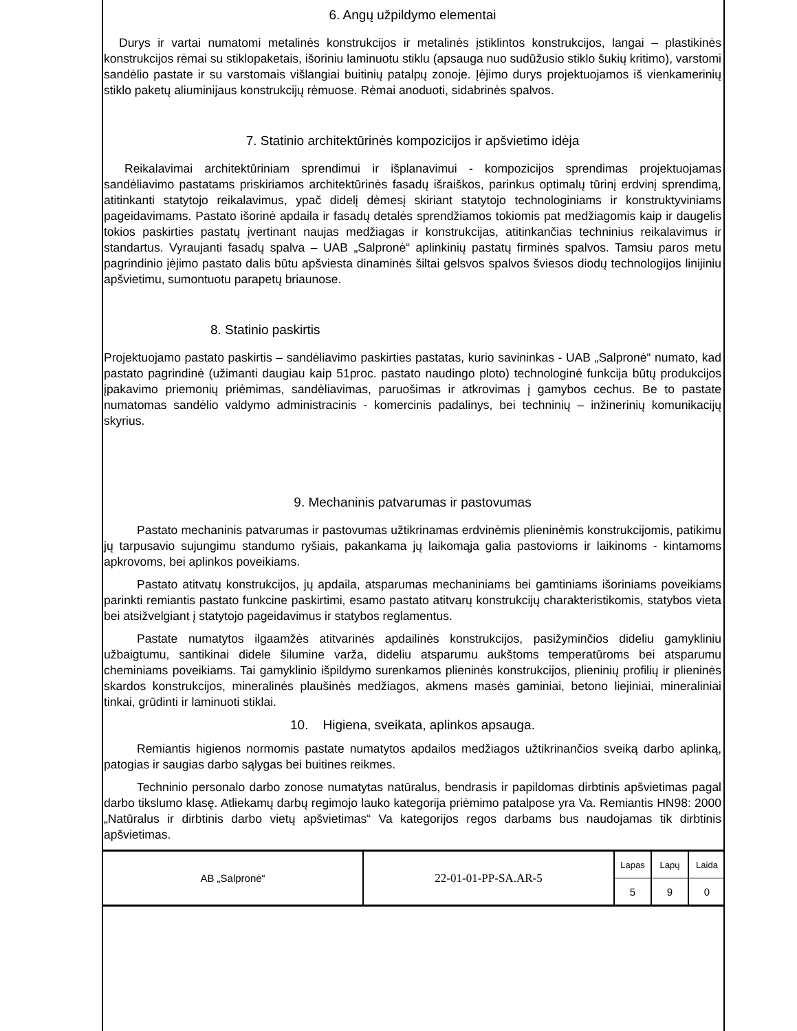6. Angų užpildymo elementai
Durys ir vartai numatomi metalinės konstrukcijos ir metalinės įstiklintos konstrukcijos, langai – plastikinės konstrukcijos rėmai su stiklopaketais, išoriniu laminuotu stiklu (apsauga nuo sudūžusio stiklo šukių kritimo), varstomi sandėlio pastate ir su varstomais višlangiai buitinių patalpų zonoje. Įėjimo durys projektuojamos iš vienkamerinių stiklo paketų aliuminijaus konstrukcijų rėmuose. Rėmai anoduoti, sidabrinės spalvos.
7. Statinio architektūrinės kompozicijos ir apšvietimo idėja
Reikalavimai architektūriniam sprendimui ir išplanavimui - kompozicijos sprendimas projektuojamas sandėliavimo pastatams priskiriamos architektūrinės fasadų išraiškos, parinkus optimalų tūrinį erdvinį sprendimą, atitinkanti statytojo reikalavimus, ypač didelį dėmesį skiriant statytojo technologiniams ir konstruktyviniams pageidavimams. Pastato išorinė apdaila ir fasadų detalės sprendžiamos tokiomis pat medžiagomis kaip ir daugelis tokios paskirties pastatų įvertinant naujas medžiagas ir konstrukcijas, atitinkančias techninius reikalavimus ir standartus. Vyraujanti fasadų spalva – UAB „Salpronė“ aplinkinių pastatų firminės spalvos. Tamsiu paros metu pagrindinio įėjimo pastato dalis būtu apšviesta dinaminės šiltai gelsvos spalvos šviesos diodų technologijos linijiniu apšvietimu, sumontuotu parapetų briaunose.
8. Statinio paskirtis
Projektuojamo pastato paskirtis – sandėliavimo paskirties pastatas, kurio savininkas - UAB „Salpronė“ numato, kad pastato pagrindinė (užimanti daugiau kaip 51proc. pastato naudingo ploto) technologinė funkcija būtų produkcijos įpakavimo priemonių priėmimas, sandėliavimas, paruošimas ir atkrovimas į gamybos cechus. Be to pastate numatomas sandėlio valdymo administracinis - komercinis padalinys, bei techninių – inžinerinių komunikacijų skyrius.
9. Mechaninis patvarumas ir pastovumas
Pastato mechaninis patvarumas ir pastovumas užtikrinamas erdvinėmis plieninėmis konstrukcijomis, patikimu jų tarpusavio sujungimu standumo ryšiais, pakankama jų laikomąja galia pastovioms ir laikinoms - kintamoms apkrovoms, bei aplinkos poveikiams.
Pastato atitvatų konstrukcijos, jų apdaila, atsparumas mechaniniams bei gamtiniams išoriniams poveikiams parinkti remiantis pastato funkcine paskirtimi, esamo pastato atitvarų konstrukcijų charakteristikomis, statybos vieta bei atsižvelgiant į statytojo pageidavimus ir statybos reglamentus.
Pastate numatytos ilgaamžės atitvarinės apdailinės konstrukcijos, pasižyminčios dideliu gamykliniu užbaigtumu, santikinai didele šilumine varža, dideliu atsparumu aukštoms temperatūroms bei atsparumu cheminiams poveikiams. Tai gamyklinio išpildymo surenkamos plieninės konstrukcijos, plieninių profilių ir plieninės skardos konstrukcijos, mineralinės plaušinės medžiagos, akmens masės gaminiai, betono liejiniai, mineraliniai tinkai, grūdinti ir laminuoti stiklai.
10. Higiena, sveikata, aplinkos apsauga.
Remiantis higienos normomis pastate numatytos apdailos medžiagos užtikrinančios sveiką darbo aplinką, patogias ir saugias darbo sąlygas bei buitines reikmes.
Techninio personalo darbo zonose numatytas natūralus, bendrasis ir papildomas dirbtinis apšvietimas pagal darbo tikslumo klasę. Atliekamų darbų regimojo lauko kategorija priėmimo patalpose yra Va. Remiantis HN98: 2000 „Natūralus ir dirbtinis darbo vietų apšvietimas“ Va kategorijos regos darbams bus naudojamas tik dirbtinis apšvietimas.
| AB „Salpronė“ | 22-01-01-PP-SA.AR-5 | Lapas | Lapų | Laida |
| | | 5 | 9 | 0 |